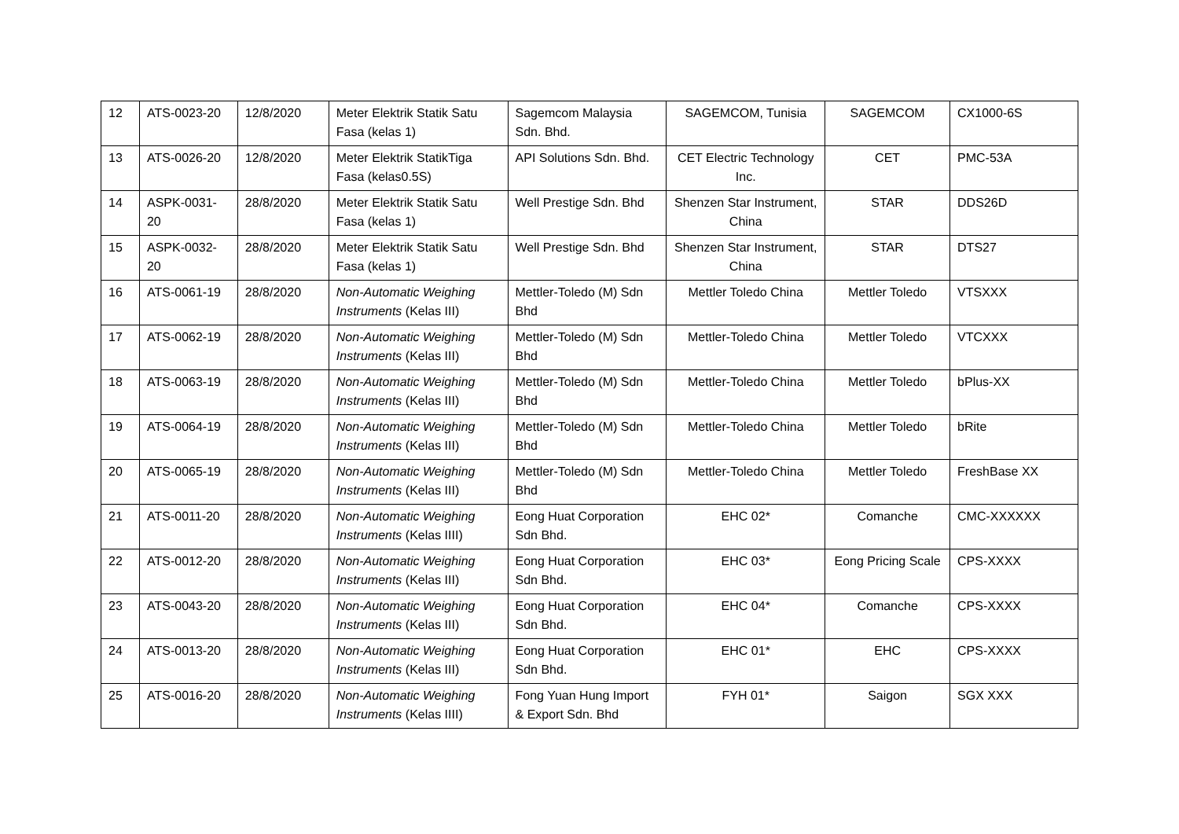| 12 | ATS-0023-20 | 12/8/2020 | Meter Elektrik Statik Satu Fasa (kelas 1) | Sagemcom Malaysia Sdn. Bhd. | SAGEMCOM, Tunisia | SAGEMCOM | CX1000-6S |
| 13 | ATS-0026-20 | 12/8/2020 | Meter Elektrik StatikTiga Fasa (kelas0.5S) | API Solutions Sdn. Bhd. | CET Electric Technology Inc. | CET | PMC-53A |
| 14 | ASPK-0031-20 | 28/8/2020 | Meter Elektrik Statik Satu Fasa (kelas 1) | Well Prestige Sdn. Bhd | Shenzen Star Instrument, China | STAR | DDS26D |
| 15 | ASPK-0032-20 | 28/8/2020 | Meter Elektrik Statik Satu Fasa (kelas 1) | Well Prestige Sdn. Bhd | Shenzen Star Instrument, China | STAR | DTS27 |
| 16 | ATS-0061-19 | 28/8/2020 | Non-Automatic Weighing Instruments (Kelas III) | Mettler-Toledo (M) Sdn Bhd | Mettler Toledo China | Mettler Toledo | VTSXXX |
| 17 | ATS-0062-19 | 28/8/2020 | Non-Automatic Weighing Instruments (Kelas III) | Mettler-Toledo (M) Sdn Bhd | Mettler-Toledo China | Mettler Toledo | VTCXXX |
| 18 | ATS-0063-19 | 28/8/2020 | Non-Automatic Weighing Instruments (Kelas III) | Mettler-Toledo (M) Sdn Bhd | Mettler-Toledo China | Mettler Toledo | bPlus-XX |
| 19 | ATS-0064-19 | 28/8/2020 | Non-Automatic Weighing Instruments (Kelas III) | Mettler-Toledo (M) Sdn Bhd | Mettler-Toledo China | Mettler Toledo | bRite |
| 20 | ATS-0065-19 | 28/8/2020 | Non-Automatic Weighing Instruments (Kelas III) | Mettler-Toledo (M) Sdn Bhd | Mettler-Toledo China | Mettler Toledo | FreshBase XX |
| 21 | ATS-0011-20 | 28/8/2020 | Non-Automatic Weighing Instruments (Kelas IIII) | Eong Huat Corporation Sdn Bhd. | EHC 02* | Comanche | CMC-XXXXXX |
| 22 | ATS-0012-20 | 28/8/2020 | Non-Automatic Weighing Instruments (Kelas III) | Eong Huat Corporation Sdn Bhd. | EHC 03* | Eong Pricing Scale | CPS-XXXX |
| 23 | ATS-0043-20 | 28/8/2020 | Non-Automatic Weighing Instruments (Kelas III) | Eong Huat Corporation Sdn Bhd. | EHC 04* | Comanche | CPS-XXXX |
| 24 | ATS-0013-20 | 28/8/2020 | Non-Automatic Weighing Instruments (Kelas III) | Eong Huat Corporation Sdn Bhd. | EHC 01* | EHC | CPS-XXXX |
| 25 | ATS-0016-20 | 28/8/2020 | Non-Automatic Weighing Instruments (Kelas IIII) | Fong Yuan Hung Import & Export Sdn. Bhd | FYH 01* | Saigon | SGX XXX |